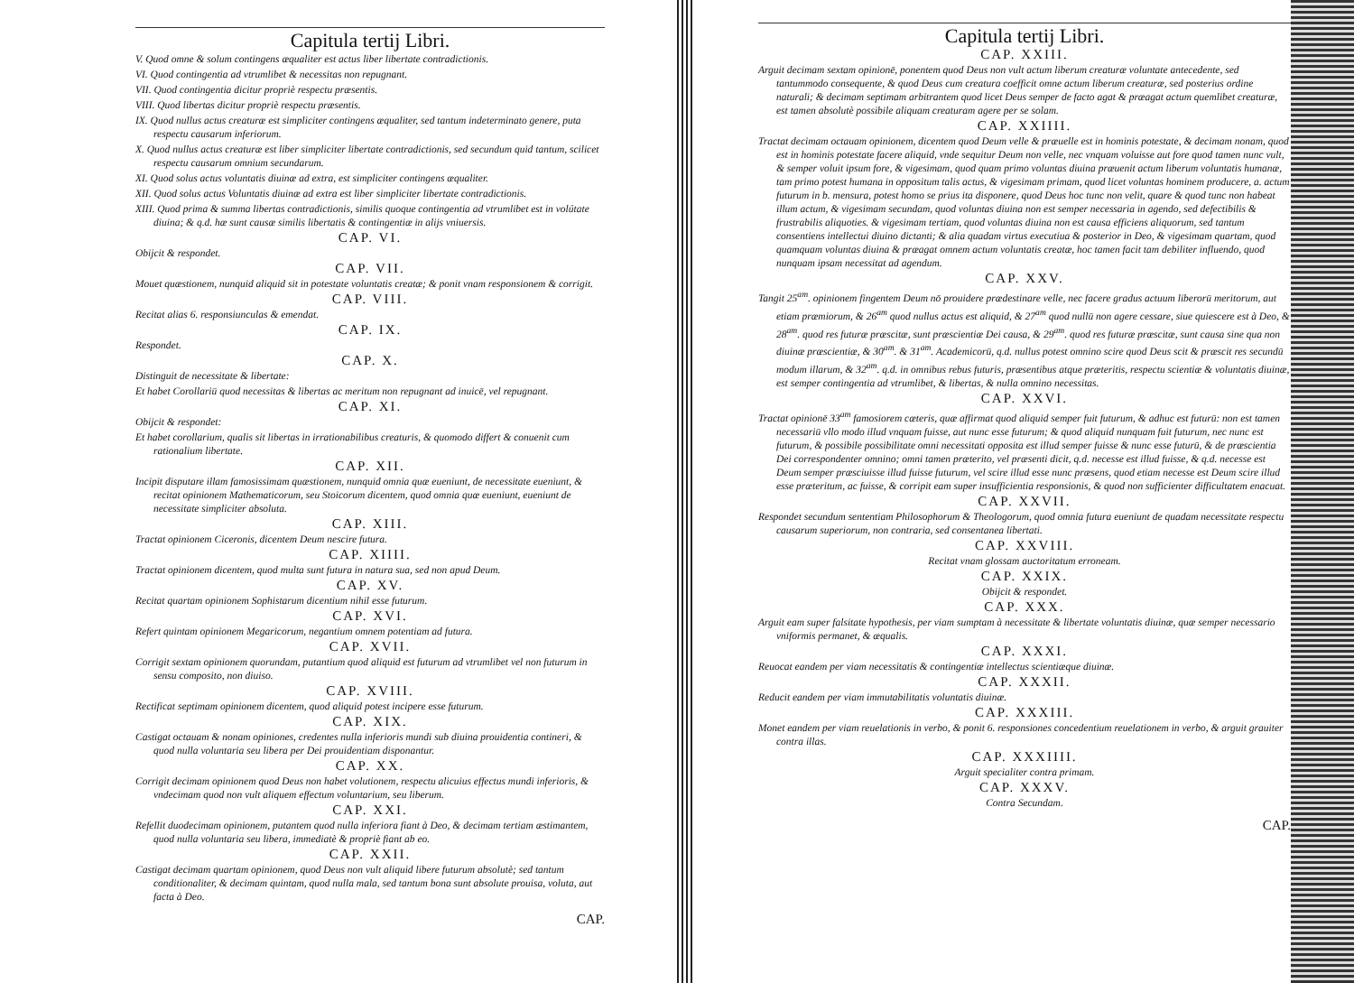Capitula tertij Libri.
V. Quod omne & solum contingens æqualiter est actus liber libertate contradictionis.
VI. Quod contingentia ad vtrumlibet & necessitas non repugnant.
VII. Quod contingentia dicitur propriè respectu præsentis.
VIII. Quod libertas dicitur propriè respectu præsentis.
IX. Quod nullus actus creaturæ est simpliciter contingens æqualiter, sed tantum indeterminato genere, puta respectu causarum inferiorum.
X. Quod nullus actus creaturæ est liber simpliciter libertate contradictionis, sed secundum quid tantum, scilicet respectu causarum omnium secundarum.
XI. Quod solus actus voluntatis diuinæ ad extra, est simpliciter contingens æqualiter.
XII. Quod solus actus Voluntatis diuinæ ad extra est liber simpliciter libertate contradictionis.
XIII. Quod prima & summa libertas contradictionis, similis quoque contingentia ad vtrumlibet est in volútate diuina; & q.d. hæ sunt causæ similis libertatis & contingentiæ in alijs vniuersis.
CAP. VI.
Obijcit & respondet.
CAP. VII.
Mouet quæstionem, nunquid aliquid sit in potestate voluntatis creatæ; & ponit vnam responsionem & corrigit.
CAP. VIII.
Recitat alias 6. responsiunculas & emendat.
CAP. IX.
Respondet.
CAP. X.
Distinguit de necessitate & libertate:
Et habet Corollariū quod necessitas & libertas ac meritum non repugnant ad inuicē, vel repugnant.
CAP. XI.
Obijcit & respondet:
Et habet corollarium, qualis sit libertas in irrationabilibus creaturis, & quomodo differt & conuenit cum rationalium libertate.
CAP. XII.
Incipit disputare illam famosissimam quæstionem, nunquid omnia quæ eueniunt, de necessitate eueniunt, & recitat opinionem Mathematicorum, seu Stoicorum dicentem, quod omnia quæ eueniunt, eueniunt de necessitate simpliciter absoluta.
CAP. XIII.
Tractat opinionem Ciceronis, dicentem Deum nescire futura.
CAP. XIIII.
Tractat opinionem dicentem, quod multa sunt futura in natura sua, sed non apud Deum.
CAP. XV.
Recitat quartam opinionem Sophistarum dicentium nihil esse futurum.
CAP. XVI.
Refert quintam opinionem Megaricorum, negantium omnem potentiam ad futura.
CAP. XVII.
Corrigit sextam opinionem quorundam, putantium quod aliquid est futurum ad vtrumlibet vel non futurum in sensu composito, non diuiso.
CAP. XVIII.
Rectificat septimam opinionem dicentem, quod aliquid potest incipere esse futurum.
CAP. XIX.
Castigat octauam & nonam opiniones, credentes nulla inferioris mundi sub diuina prouidentia contineri, & quod nulla voluntaria seu libera per Dei prouidentiam disponantur.
CAP. XX.
Corrigit decimam opinionem quod Deus non habet volutionem, respectu alicuius effectus mundi inferioris, & vndecimam quod non vult aliquem effectum voluntarium, seu liberum.
CAP. XXI.
Refellit duodecimam opinionem, putantem quod nulla inferiora fiant à Deo, & decimam tertiam æstimantem, quod nulla voluntaria seu libera, immediatè & propriè fiant ab eo.
CAP. XXII.
Castigat decimam quartam opinionem, quod Deus non vult aliquid libere futurum absolutè; sed tantum conditionaliter, & decimam quintam, quod nulla mala, sed tantum bona sunt absolute prouisa, voluta, aut facta à Deo.
CAP.
Capitula tertij Libri.
CAP. XXIII.
Arguit decimam sextam opinionē, ponentem quod Deus non vult actum liberum creaturæ voluntate antecedente, sed tantummodo consequente, & quod Deus cum creatura coefficit omne actum liberum creaturæ, sed posterius ordine naturali; & decimam septimam arbitrantem quod licet Deus semper de facto agat & præagat actum quemlibet creaturæ, est tamen absolutè possibile aliquam creaturam agere per se solam.
CAP. XXIIII.
Tractat decimam octauam opinionem, dicentem quod Deum velle & præuelle est in hominis potestate, & decimam nonam, quod est in hominis potestate facere aliquid, vnde sequitur Deum non velle, nec vnquam voluisse aut fore quod tamen nunc vult, & semper voluit ipsum fore, & vigesimam, quod quam primo voluntas diuina præuenit actum liberum voluntatis humanæ, tam primo potest humana in oppositum talis actus, & vigesimam primam, quod licet voluntas hominem producere, a. actum futurum in b. mensura, potest homo se prius ita disponere, quod Deus hoc tunc non velit, quare & quod tunc non habeat illum actum, & vigesimam secundam, quod voluntas diuina non est semper necessaria in agendo, sed defectibilis & frustrabilis aliquoties. & vigesimam tertiam, quod voluntas diuina non est causa efficiens aliquorum, sed tantum consentiens intellectui diuino dictanti; & alia quadam virtus executiua & posterior in Deo, & vigesimam quartam, quod quamquam voluntas diuina & præagat omnem actum voluntatis creatæ, hoc tamen facit tam debiliter influendo, quod nunquam ipsam necessitat ad agendum.
CAP. XXV.
Tangit 25<sup>am</sup>. opinionem fingentem Deum nō prouidere prædestinare velle, nec facere gradus actuum liberorū meritorum, aut etiam præmiorum, & 26<sup>am</sup> quod nullus actus est aliquid, & 27<sup>am</sup> quod nullū non agere cessare, siue quiescere est à Deo, & 28<sup>am</sup>. quod res futuræ præscitæ, sunt præscientiæ Dei causa, & 29<sup>am</sup>. quod res futuræ præscitæ, sunt causa sine qua non diuinæ præscientiæ, & 30<sup>am</sup>. & 31<sup>am</sup>. Academicorū, q.d. nullus potest omnino scire quod Deus scit & præscit res secundū modum illarum, & 32<sup>am</sup>. q.d. in omnibus rebus futuris, præsentibus atque præteritis, respectu scientiæ & voluntatis diuinæ, est semper contingentia ad vtrumlibet, & libertas, & nulla omnino necessitas.
CAP. XXVI.
Tractat opinionē 33<sup>am</sup> famosiorem cæteris, quæ affirmat quod aliquid semper fuit futurum, & adhuc est futurū: non est tamen necessariū vllo modo illud vnquam fuisse, aut nunc esse futurum; & quod aliquid nunquam fuit futurum, nec nunc est futurum, & possibile possibilitate omni necessitati opposita est illud semper fuisse & nunc esse futurū, & de præscientia Dei correspondenter omnino; omni tamen præterito, vel præsenti dicit, q.d. necesse est illud fuisse, & q.d. necesse est Deum semper præsciuisse illud fuisse futurum, vel scire illud esse nunc præsens, quod etiam necesse est Deum scire illud esse præteritum, ac fuisse, & corripit eam super insufficientia responsionis, & quod non sufficienter difficultatem enacuat.
CAP. XXVII.
Respondet secundum sententiam Philosophorum & Theologorum, quod omnia futura eueniunt de quadam necessitate respectu causarum superiorum, non contraria, sed consentanea libertati.
CAP. XXVIII.
Recitat vnam glossam auctoritatum erroneam.
CAP. XXIX.
Obijcit & respondet.
CAP. XXX.
Arguit eam super falsitate hypothesis, per viam sumptam à necessitate & libertate voluntatis diuinæ, quæ semper necessario vniformis permanet, & æqualis.
CAP. XXXI.
Reuocat eandem per viam necessitatis & contingentiæ intellectus scientiæque diuinæ.
CAP. XXXII.
Reducit eandem per viam immutabilitatis voluntatis diuinæ.
CAP. XXXIII.
Monet eandem per viam reuelationis in verbo, & ponit 6. responsiones concedentium reuelationem in verbo, & arguit grauiter contra illas.
CAP. XXXIIII.
Arguit specialiter contra primam.
CAP. XXXV.
Contra Secundam.
CAP.